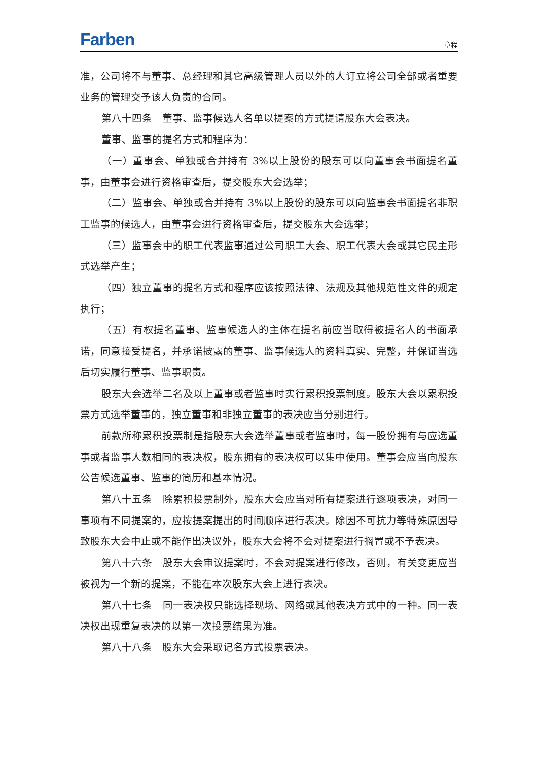Farben 章程
准，公司将不与董事、总经理和其它高级管理人员以外的人订立将公司全部或者重要业务的管理交予该人负责的合同。
第八十四条　董事、监事候选人名单以提案的方式提请股东大会表决。
董事、监事的提名方式和程序为：
（一）董事会、单独或合并持有 3%以上股份的股东可以向董事会书面提名董事，由董事会进行资格审查后，提交股东大会选举；
（二）监事会、单独或合并持有 3%以上股份的股东可以向监事会书面提名非职工监事的候选人，由董事会进行资格审查后，提交股东大会选举；
（三）监事会中的职工代表监事通过公司职工大会、职工代表大会或其它民主形式选举产生；
（四）独立董事的提名方式和程序应该按照法律、法规及其他规范性文件的规定执行；
（五）有权提名董事、监事候选人的主体在提名前应当取得被提名人的书面承诺，同意接受提名，并承诺披露的董事、监事候选人的资料真实、完整，并保证当选后切实履行董事、监事职责。
股东大会选举二名及以上董事或者监事时实行累积投票制度。股东大会以累积投票方式选举董事的，独立董事和非独立董事的表决应当分别进行。
前款所称累积投票制是指股东大会选举董事或者监事时，每一股份拥有与应选董事或者监事人数相同的表决权，股东拥有的表决权可以集中使用。董事会应当向股东公告候选董事、监事的简历和基本情况。
第八十五条　除累积投票制外，股东大会应当对所有提案进行逐项表决，对同一事项有不同提案的，应按提案提出的时间顺序进行表决。除因不可抗力等特殊原因导致股东大会中止或不能作出决议外，股东大会将不会对提案进行搁置或不予表决。
第八十六条　股东大会审议提案时，不会对提案进行修改，否则，有关变更应当被视为一个新的提案，不能在本次股东大会上进行表决。
第八十七条　同一表决权只能选择现场、网络或其他表决方式中的一种。同一表决权出现重复表决的以第一次投票结果为准。
第八十八条　股东大会采取记名方式投票表决。